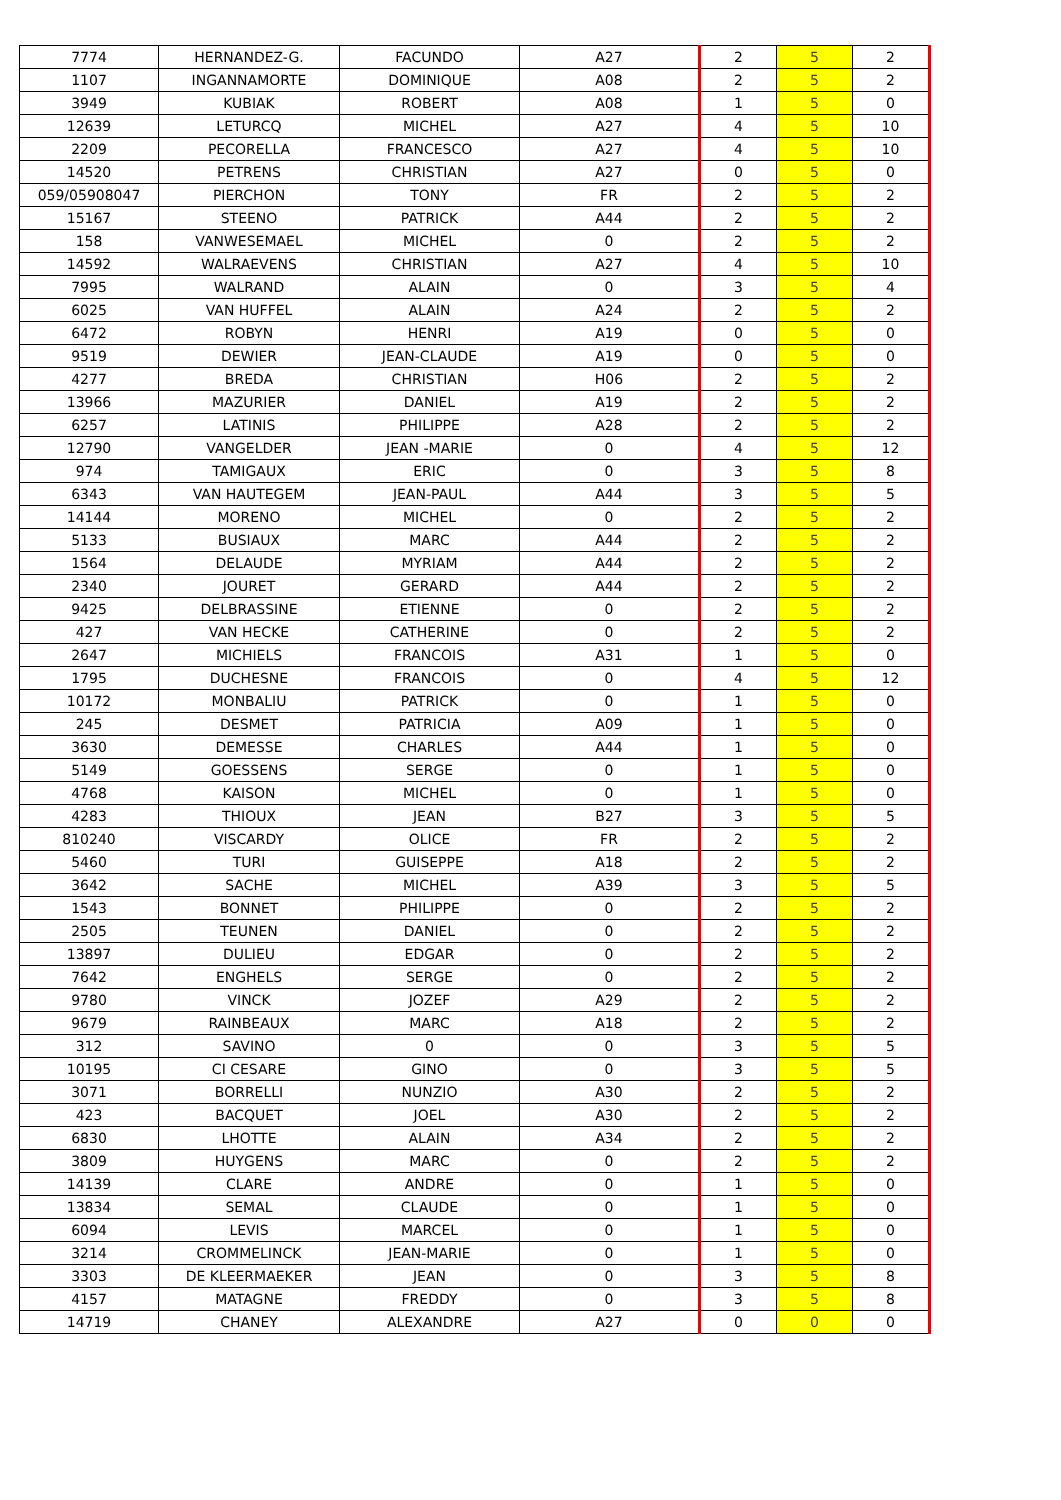| 7774 | HERNANDEZ-G. | FACUNDO | A27 | 2 | 5 | 2 |
| 1107 | INGANNAMORTE | DOMINIQUE | A08 | 2 | 5 | 2 |
| 3949 | KUBIAK | ROBERT | A08 | 1 | 5 | 0 |
| 12639 | LETURCQ | MICHEL | A27 | 4 | 5 | 10 |
| 2209 | PECORELLA | FRANCESCO | A27 | 4 | 5 | 10 |
| 14520 | PETRENS | CHRISTIAN | A27 | 0 | 5 | 0 |
| 059/05908047 | PIERCHON | TONY | FR | 2 | 5 | 2 |
| 15167 | STEENO | PATRICK | A44 | 2 | 5 | 2 |
| 158 | VANWESEMAEL | MICHEL | 0 | 2 | 5 | 2 |
| 14592 | WALRAEVENS | CHRISTIAN | A27 | 4 | 5 | 10 |
| 7995 | WALRAND | ALAIN | 0 | 3 | 5 | 4 |
| 6025 | VAN HUFFEL | ALAIN | A24 | 2 | 5 | 2 |
| 6472 | ROBYN | HENRI | A19 | 0 | 5 | 0 |
| 9519 | DEWIER | JEAN-CLAUDE | A19 | 0 | 5 | 0 |
| 4277 | BREDA | CHRISTIAN | H06 | 2 | 5 | 2 |
| 13966 | MAZURIER | DANIEL | A19 | 2 | 5 | 2 |
| 6257 | LATINIS | PHILIPPE | A28 | 2 | 5 | 2 |
| 12790 | VANGELDER | JEAN -MARIE | 0 | 4 | 5 | 12 |
| 974 | TAMIGAUX | ERIC | 0 | 3 | 5 | 8 |
| 6343 | VAN HAUTEGEM | JEAN-PAUL | A44 | 3 | 5 | 5 |
| 14144 | MORENO | MICHEL | 0 | 2 | 5 | 2 |
| 5133 | BUSIAUX | MARC | A44 | 2 | 5 | 2 |
| 1564 | DELAUDE | MYRIAM | A44 | 2 | 5 | 2 |
| 2340 | JOURET | GERARD | A44 | 2 | 5 | 2 |
| 9425 | DELBRASSINE | ETIENNE | 0 | 2 | 5 | 2 |
| 427 | VAN HECKE | CATHERINE | 0 | 2 | 5 | 2 |
| 2647 | MICHIELS | FRANCOIS | A31 | 1 | 5 | 0 |
| 1795 | DUCHESNE | FRANCOIS | 0 | 4 | 5 | 12 |
| 10172 | MONBALIU | PATRICK | 0 | 1 | 5 | 0 |
| 245 | DESMET | PATRICIA | A09 | 1 | 5 | 0 |
| 3630 | DEMESSE | CHARLES | A44 | 1 | 5 | 0 |
| 5149 | GOESSENS | SERGE | 0 | 1 | 5 | 0 |
| 4768 | KAISON | MICHEL | 0 | 1 | 5 | 0 |
| 4283 | THIOUX | JEAN | B27 | 3 | 5 | 5 |
| 810240 | VISCARDY | OLICE | FR | 2 | 5 | 2 |
| 5460 | TURI | GUISEPPE | A18 | 2 | 5 | 2 |
| 3642 | SACHE | MICHEL | A39 | 3 | 5 | 5 |
| 1543 | BONNET | PHILIPPE | 0 | 2 | 5 | 2 |
| 2505 | TEUNEN | DANIEL | 0 | 2 | 5 | 2 |
| 13897 | DULIEU | EDGAR | 0 | 2 | 5 | 2 |
| 7642 | ENGHELS | SERGE | 0 | 2 | 5 | 2 |
| 9780 | VINCK | JOZEF | A29 | 2 | 5 | 2 |
| 9679 | RAINBEAUX | MARC | A18 | 2 | 5 | 2 |
| 312 | SAVINO | 0 | 0 | 3 | 5 | 5 |
| 10195 | CI CESARE | GINO | 0 | 3 | 5 | 5 |
| 3071 | BORRELLI | NUNZIO | A30 | 2 | 5 | 2 |
| 423 | BACQUET | JOEL | A30 | 2 | 5 | 2 |
| 6830 | LHOTTE | ALAIN | A34 | 2 | 5 | 2 |
| 3809 | HUYGENS | MARC | 0 | 2 | 5 | 2 |
| 14139 | CLARE | ANDRE | 0 | 1 | 5 | 0 |
| 13834 | SEMAL | CLAUDE | 0 | 1 | 5 | 0 |
| 6094 | LEVIS | MARCEL | 0 | 1 | 5 | 0 |
| 3214 | CROMMELINCK | JEAN-MARIE | 0 | 1 | 5 | 0 |
| 3303 | DE KLEERMAEKER | JEAN | 0 | 3 | 5 | 8 |
| 4157 | MATAGNE | FREDDY | 0 | 3 | 5 | 8 |
| 14719 | CHANEY | ALEXANDRE | A27 | 0 | 0 | 0 |